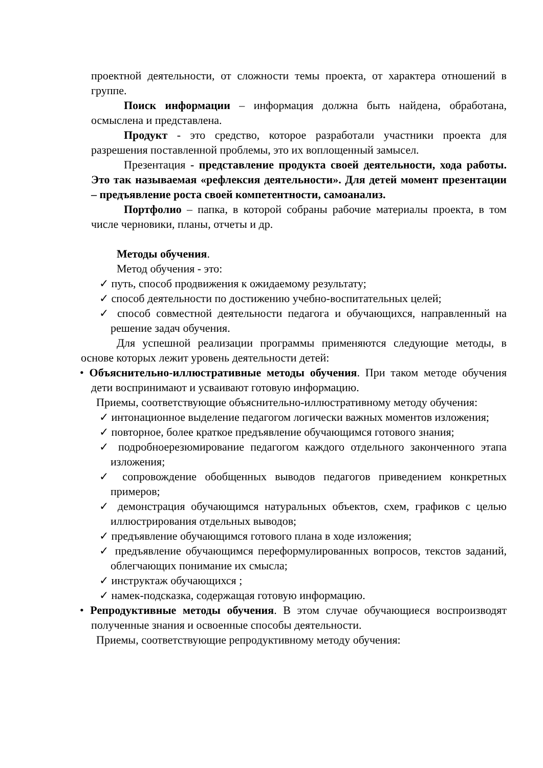проектной деятельности, от сложности темы проекта, от характера отношений в группе.
Поиск информации – информация должна быть найдена, обработана, осмыслена и представлена.
Продукт - это средство, которое разработали участники проекта для разрешения поставленной проблемы, это их воплощенный замысел.
Презентация - представление продукта своей деятельности, хода работы. Это так называемая «рефлексия деятельности». Для детей момент презентации – предъявление роста своей компетентности, самоанализ.
Портфолио – папка, в которой собраны рабочие материалы проекта, в том числе черновики, планы, отчеты и др.
Методы обучения.
Метод обучения - это:
✓ путь, способ продвижения к ожидаемому результату;
✓ способ деятельности по достижению учебно-воспитательных целей;
✓ способ совместной деятельности педагога и обучающихся, направленный на решение задач обучения.
Для успешной реализации программы применяются следующие методы, в основе которых лежит уровень деятельности детей:
• Объяснительно-иллюстративные методы обучения. При таком методе обучения дети воспринимают и усваивают готовую информацию.
Приемы, соответствующие объяснительно-иллюстративному методу обучения:
✓ интонационное выделение педагогом логически важных моментов изложения;
✓ повторное, более краткое предъявление обучающимся готового знания;
✓ подробноерезюмирование педагогом каждого отдельного законченного этапа изложения;
✓ сопровождение обобщенных выводов педагогов приведением конкретных примеров;
✓ демонстрация обучающимся натуральных объектов, схем, графиков с целью иллюстрирования отдельных выводов;
✓ предъявление обучающимся готового плана в ходе изложения;
✓ предъявление обучающимся переформулированных вопросов, текстов заданий, облегчающих понимание их смысла;
✓ инструктаж обучающихся ;
✓ намек-подсказка, содержащая готовую информацию.
• Репродуктивные методы обучения. В этом случае обучающиеся воспроизводят полученные знания и освоенные способы деятельности.
Приемы, соответствующие репродуктивному методу обучения: